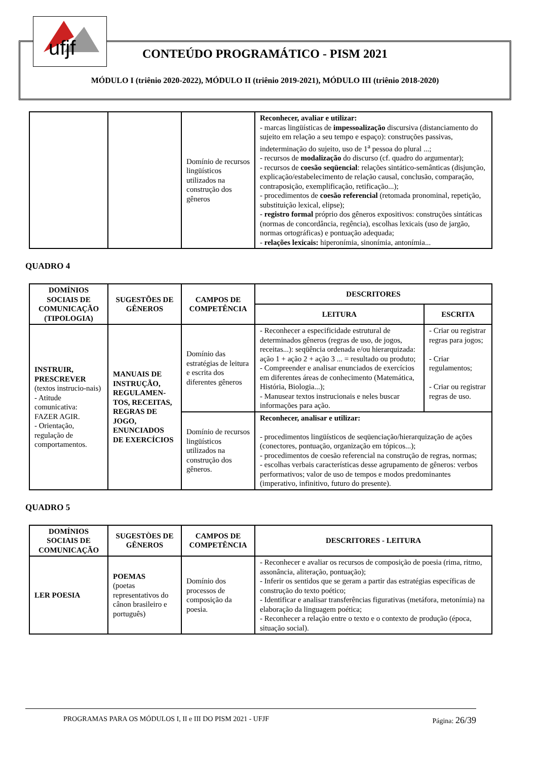ufjf
CONTEÚDO PROGRAMÁTICO - PISM 2021
MÓDULO I (triênio 2020-2022), MÓDULO II (triênio 2019-2021), MÓDULO III (triênio 2018-2020)
| | | Domínio de recursos lingüísticos utilizados na construção dos gêneros | Reconhecer, avaliar e utilizar: - marcas lingüísticas de impessoalização discursiva (distanciamento do sujeito em relação a seu tempo e espaço): construções passivas, indeterminação do sujeito, uso de 1<sup>a</sup> pessoa do plural ...; - recursos de modalização do discurso (cf. quadro do argumentar); - recursos de coesão seqüencial : relações sintático-semânticas (disjunção, explicação/estabelecimento de relação causal, conclusão, comparação, contraposição, exemplificação, retificação...); - procedimentos de coesão referencial (retomada pronominal, repetição, substituição lexical, elipse); - registro formal próprio dos gêneros expositivos: construções sintáticas (normas de concordância, regência), escolhas lexicais (uso de jargão, normas ortográficas) e pontuação adequada; - relações lexicais: hiperonímia, sinonímia, antonímia... |
QUADRO 4
| DOMÍNIOS SOCIAIS DE COMUNICAÇÃO (TIPOLOGIA) | SUGESTÕES DE GÊNEROS | CAMPOS DE COMPETÊNCIA | DESCRITORES | |
| --- | --- | --- | --- | --- |
| | | | LEITURA | ESCRITA |
| INSTRUIR, PRESCREVER (textos instrucio-nais) - Atitude comunicativa: FAZER AGIR. - Orientação, regulação de comportamentos. | MANUAIS DE INSTRUÇÃO, REGULAMEN-TOS, RECEITAS, REGRAS DE JOGO, ENUNCIADOS DE EXERCÍCIOS | Domínio das estratégias de leitura e escrita dos diferentes gêneros | - Reconhecer a especificidade estrutural de determinados gêneros (regras de uso, de jogos, receitas...): seqüência ordenada e/ou hierarquizada: ação 1 + ação 2 + ação 3 ... = resultado ou produto; - Compreender e analisar enunciados de exercícios em diferentes áreas de conhecimento (Matemática, História, Biologia...); - Manusear textos instrucionais e neles buscar informações para ação. | - Criar ou registrar regras para jogos; - Criar regulamentos; - Criar ou registrar regras de uso. |
| | | Domínio de recursos lingüísticos utilizados na construção dos gêneros. | Reconhecer, analisar e utilizar: - procedimentos lingüísticos de seqüenciação/hierarquização de ações (conectores, pontuação, organização em tópicos...); - procedimentos de coesão referencial na construção de regras, normas; - escolhas verbais características desse agrupamento de gêneros: verbos performativos; valor de uso de tempos e modos predominantes (imperativo, infinitivo, futuro do presente). | |
QUADRO 5
| DOMÍNIOS SOCIAIS DE COMUNICAÇÃO | SUGESTÒES DE GÊNEROS | CAMPOS DE COMPETÊNCIA | DESCRITORES - LEITURA |
| --- | --- | --- | --- |
| LER POESIA | POEMAS (poetas representativos do cânon brasileiro e português) | Domínio dos processos de composição da poesia. | - Reconhecer e avaliar os recursos de composição de poesia (rima, ritmo, assonância, aliteração, pontuação); - Inferir os sentidos que se geram a partir das estratégias específicas de construção do texto poético; - Identificar e analisar transferências figurativas (metáfora, metonímia) na elaboração da linguagem poética; - Reconhecer a relação entre o texto e o contexto de produção (época, situação social). |
PROGRAMAS PARA OS MÓDULOS I, II e III DO PISM 2021 - UFJF Página: 26/39